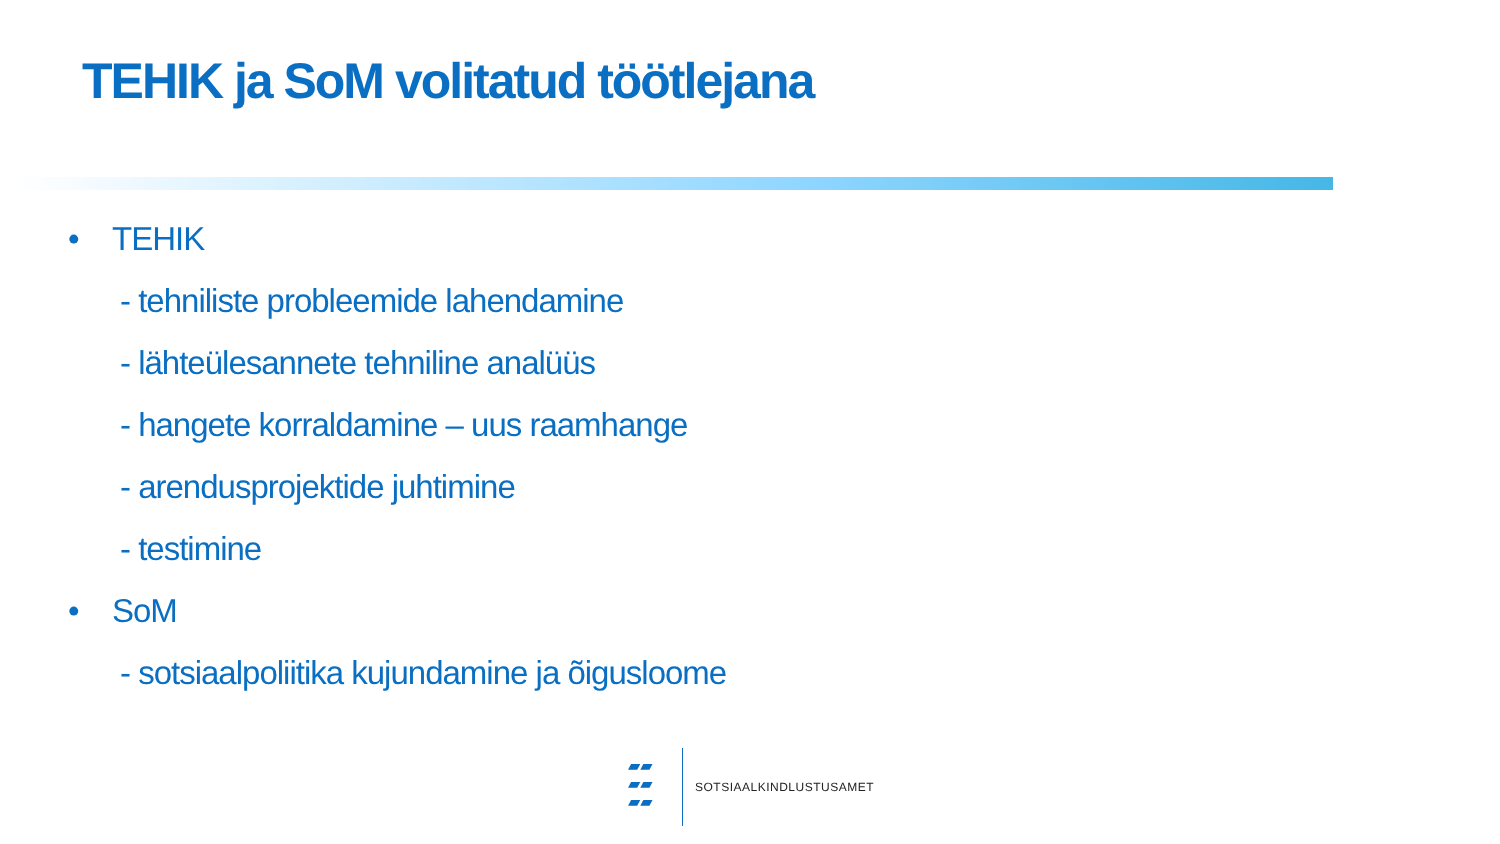TEHIK ja SoM volitatud töötlejana
• TEHIK
- tehniliste probleemide lahendamine
- lähteülesannete tehniline analüüs
- hangete korraldamine – uus raamhange
- arendusprojektide juhtimine
- testimine
• SoM
- sotsiaalpoliitika kujundamine ja õigusloome
▰▰
▰▰
▰▰
SOTSIAALKINDLUSTUSAMET